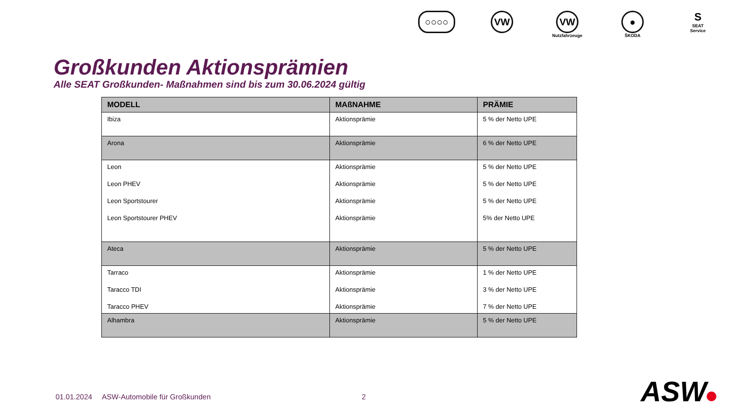○○○○ VW VW
Nutzfahrzeuge
●
ŠKODA
S
SEAT
Service
Großkunden Aktionsprämien
Alle SEAT Großkunden- Maßnahmen sind bis zum 30.06.2024 gültig
| MODELL | MAßNAHME | PRÄMIE |
| --- | --- | --- |
| Ibiza | Aktionsprämie | 5 % der Netto UPE |
| Arona | Aktionsprämie | 6 % der Netto UPE |
| Leon Leon PHEV Leon Sportstourer Leon Sportstourer PHEV | Aktionsprämie Aktionsprämie Aktionsprämie Aktionsprämie | 5 % der Netto UPE 5 % der Netto UPE 5 % der Netto UPE 5% der Netto UPE |
| Ateca | Aktionsprämie | 5 % der Netto UPE |
| Tarraco Taracco TDI Taracco PHEV | Aktionsprämie Aktionsprämie Aktionsprämie | 1 % der Netto UPE 3 % der Netto UPE 7 % der Netto UPE |
| Alhambra | Aktionsprämie | 5 % der Netto UPE |
01.01.2024 ASW-Automobile für Großkunden 2
ASW